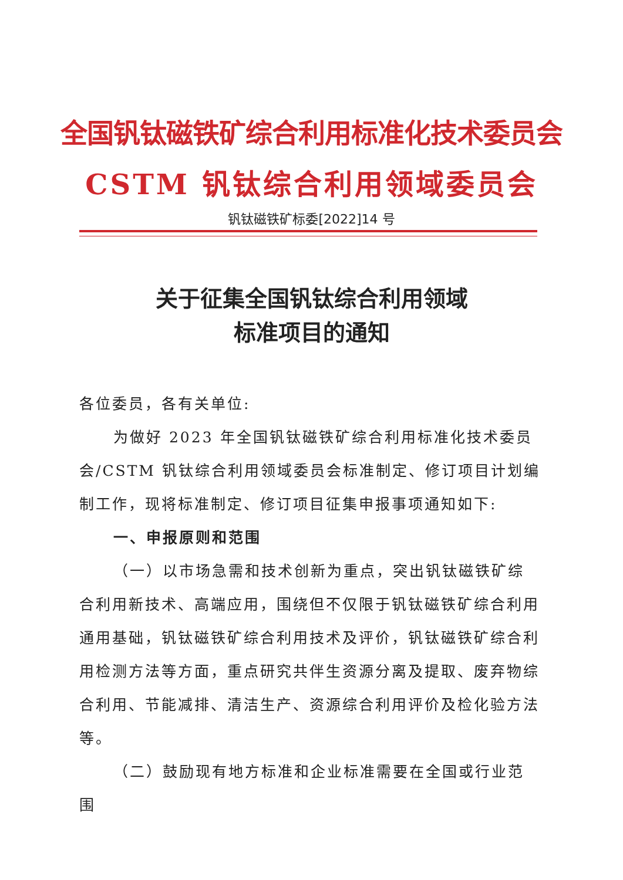全国钒钛磁铁矿综合利用标准化技术委员会
CSTM 钒钛综合利用领域委员会
钒钛磁铁矿标委[2022]14 号
关于征集全国钒钛综合利用领域
标准项目的通知
各位委员，各有关单位:
为做好 2023 年全国钒钛磁铁矿综合利用标准化技术委员会/CSTM 钒钛综合利用领域委员会标准制定、修订项目计划编制工作，现将标准制定、修订项目征集申报事项通知如下:
一、申报原则和范围
（一）以市场急需和技术创新为重点，突出钒钛磁铁矿综合利用新技术、高端应用，围绕但不仅限于钒钛磁铁矿综合利用通用基础，钒钛磁铁矿综合利用技术及评价，钒钛磁铁矿综合利用检测方法等方面，重点研究共伴生资源分离及提取、废弃物综合利用、节能减排、清洁生产、资源综合利用评价及检化验方法等。
（二）鼓励现有地方标准和企业标准需要在全国或行业范围